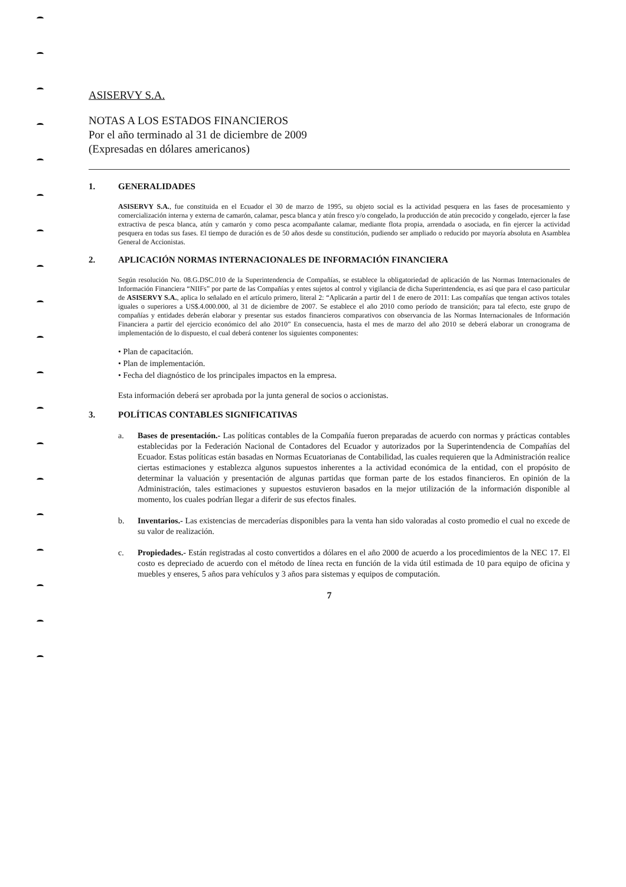ASISERVY S.A.
NOTAS A LOS ESTADOS FINANCIEROS
Por el año terminado al 31 de diciembre de 2009
(Expresadas en dólares americanos)
1. GENERALIDADES
ASISERVY S.A., fue constituida en el Ecuador el 30 de marzo de 1995, su objeto social es la actividad pesquera en las fases de procesamiento y comercialización interna y externa de camarón, calamar, pesca blanca y atún fresco y/o congelado, la producción de atún precocido y congelado, ejercer la fase extractiva de pesca blanca, atún y camarón y como pesca acompañante calamar, mediante flota propia, arrendada o asociada, en fin ejercer la actividad pesquera en todas sus fases. El tiempo de duración es de 50 años desde su constitución, pudiendo ser ampliado o reducido por mayoría absoluta en Asamblea General de Accionistas.
2. APLICACIÓN NORMAS INTERNACIONALES DE INFORMACIÓN FINANCIERA
Según resolución No. 08.G.DSC.010 de la Superintendencia de Compañías, se establece la obligatoriedad de aplicación de las Normas Internacionales de Información Financiera “NIIFs” por parte de las Compañías y entes sujetos al control y vigilancia de dicha Superintendencia, es así que para el caso particular de ASISERVY S.A., aplica lo señalado en el artículo primero, literal 2: “Aplicarán a partir del 1 de enero de 2011: Las compañías que tengan activos totales iguales o superiores a US$.4.000.000, al 31 de diciembre de 2007. Se establece el año 2010 como período de transición; para tal efecto, este grupo de compañías y entidades deberán elaborar y presentar sus estados financieros comparativos con observancia de las Normas Internacionales de Información Financiera a partir del ejercicio económico del año 2010” En consecuencia, hasta el mes de marzo del año 2010 se deberá elaborar un cronograma de implementación de lo dispuesto, el cual deberá contener los siguientes componentes:
• Plan de capacitación.
• Plan de implementación.
• Fecha del diagnóstico de los principales impactos en la empresa.
Esta información deberá ser aprobada por la junta general de socios o accionistas.
3. POLÍTICAS CONTABLES SIGNIFICATIVAS
a. Bases de presentación.- Las políticas contables de la Compañía fueron preparadas de acuerdo con normas y prácticas contables establecidas por la Federación Nacional de Contadores del Ecuador y autorizados por la Superintendencia de Compañías del Ecuador. Estas políticas están basadas en Normas Ecuatorianas de Contabilidad, las cuales requieren que la Administración realice ciertas estimaciones y establezca algunos supuestos inherentes a la actividad económica de la entidad, con el propósito de determinar la valuación y presentación de algunas partidas que forman parte de los estados financieros. En opinión de la Administración, tales estimaciones y supuestos estuvieron basados en la mejor utilización de la información disponible al momento, los cuales podrían llegar a diferir de sus efectos finales.
b. Inventarios.- Las existencias de mercaderías disponibles para la venta han sido valoradas al costo promedio el cual no excede de su valor de realización.
c. Propiedades.- Están registradas al costo convertidos a dólares en el año 2000 de acuerdo a los procedimientos de la NEC 17. El costo es depreciado de acuerdo con el método de línea recta en función de la vida útil estimada de 10 para equipo de oficina y muebles y enseres, 5 años para vehículos y 3 años para sistemas y equipos de computación.
7